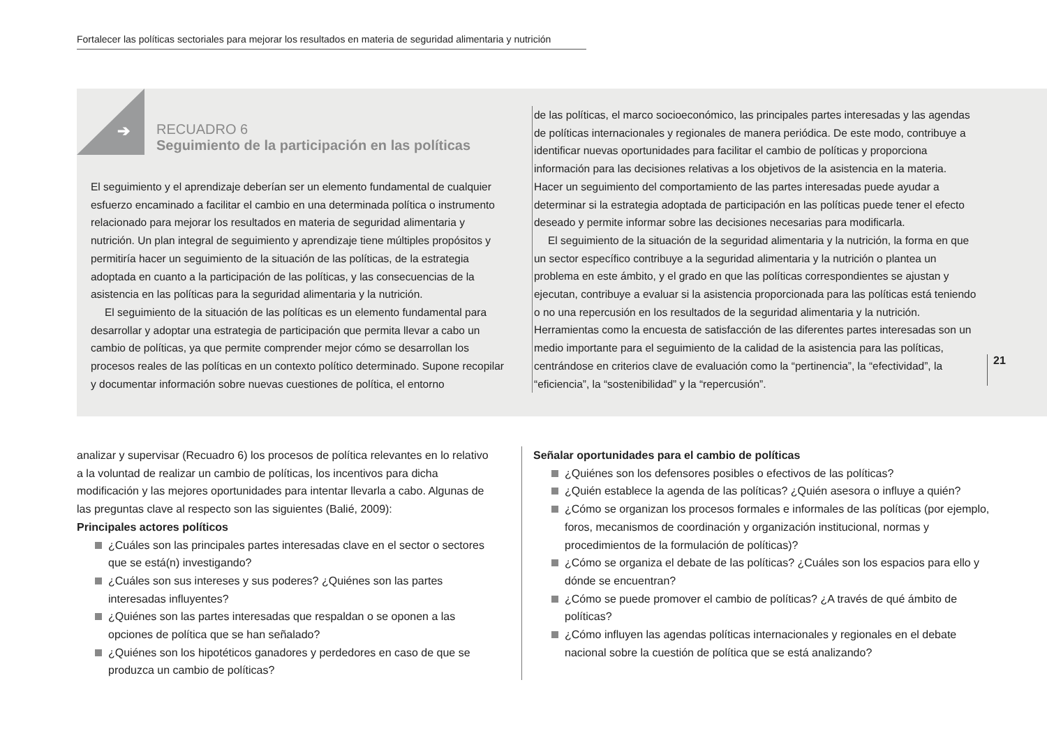Fortalecer las políticas sectoriales para mejorar los resultados en materia de seguridad alimentaria y nutrición
➔
RECUADRO 6
Seguimiento de la participación en las políticas
El seguimiento y el aprendizaje deberían ser un elemento fundamental de cualquier esfuerzo encaminado a facilitar el cambio en una determinada política o instrumento relacionado para mejorar los resultados en materia de seguridad alimentaria y nutrición. Un plan integral de seguimiento y aprendizaje tiene múltiples propósitos y permitiría hacer un seguimiento de la situación de las políticas, de la estrategia adoptada en cuanto a la participación de las políticas, y las consecuencias de la asistencia en las políticas para la seguridad alimentaria y la nutrición.
El seguimiento de la situación de las políticas es un elemento fundamental para desarrollar y adoptar una estrategia de participación que permita llevar a cabo un cambio de políticas, ya que permite comprender mejor cómo se desarrollan los procesos reales de las políticas en un contexto político determinado. Supone recopilar y documentar información sobre nuevas cuestiones de política, el entorno
de las políticas, el marco socioeconómico, las principales partes interesadas y las agendas de políticas internacionales y regionales de manera periódica. De este modo, contribuye a identificar nuevas oportunidades para facilitar el cambio de políticas y proporciona información para las decisiones relativas a los objetivos de la asistencia en la materia. Hacer un seguimiento del comportamiento de las partes interesadas puede ayudar a determinar si la estrategia adoptada de participación en las políticas puede tener el efecto deseado y permite informar sobre las decisiones necesarias para modificarla.
El seguimiento de la situación de la seguridad alimentaria y la nutrición, la forma en que un sector específico contribuye a la seguridad alimentaria y la nutrición o plantea un problema en este ámbito, y el grado en que las políticas correspondientes se ajustan y ejecutan, contribuye a evaluar si la asistencia proporcionada para las políticas está teniendo o no una repercusión en los resultados de la seguridad alimentaria y la nutrición. Herramientas como la encuesta de satisfacción de las diferentes partes interesadas son un medio importante para el seguimiento de la calidad de la asistencia para las políticas, centrándose en criterios clave de evaluación como la “pertinencia”, la “efectividad”, la “eficiencia”, la “sostenibilidad” y la “repercusión”.
21
analizar y supervisar (Recuadro 6) los procesos de política relevantes en lo relativo a la voluntad de realizar un cambio de políticas, los incentivos para dicha modificación y las mejores oportunidades para intentar llevarla a cabo. Algunas de las preguntas clave al respecto son las siguientes (Balié, 2009):
Principales actores políticos
¿Cuáles son las principales partes interesadas clave en el sector o sectores que se está(n) investigando?
¿Cuáles son sus intereses y sus poderes? ¿Quiénes son las partes interesadas influyentes?
¿Quiénes son las partes interesadas que respaldan o se oponen a las opciones de política que se han señalado?
¿Quiénes son los hipotéticos ganadores y perdedores en caso de que se produzca un cambio de políticas?
Señalar oportunidades para el cambio de políticas
¿Quiénes son los defensores posibles o efectivos de las políticas?
¿Quién establece la agenda de las políticas? ¿Quién asesora o influye a quién?
¿Cómo se organizan los procesos formales e informales de las políticas (por ejemplo, foros, mecanismos de coordinación y organización institucional, normas y procedimientos de la formulación de políticas)?
¿Cómo se organiza el debate de las políticas? ¿Cuáles son los espacios para ello y dónde se encuentran?
¿Cómo se puede promover el cambio de políticas? ¿A través de qué ámbito de políticas?
¿Cómo influyen las agendas políticas internacionales y regionales en el debate nacional sobre la cuestión de política que se está analizando?